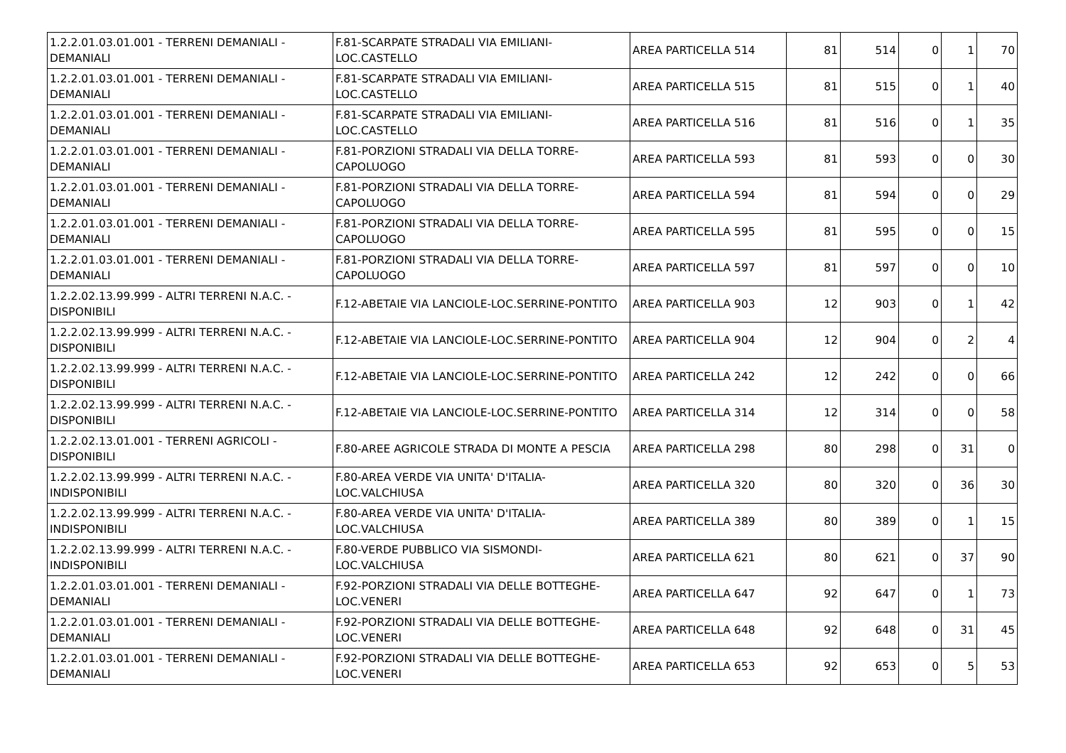| 1.2.2.01.03.01.001 - TERRENI DEMANIALI - DEMANIALI | F.81-SCARPATE STRADALI VIA EMILIANI-LOC.CASTELLO | AREA PARTICELLA 514 | 81 | 514 | 0 | 1 | 70 |
| 1.2.2.01.03.01.001 - TERRENI DEMANIALI - DEMANIALI | F.81-SCARPATE STRADALI VIA EMILIANI-LOC.CASTELLO | AREA PARTICELLA 515 | 81 | 515 | 0 | 1 | 40 |
| 1.2.2.01.03.01.001 - TERRENI DEMANIALI - DEMANIALI | F.81-SCARPATE STRADALI VIA EMILIANI-LOC.CASTELLO | AREA PARTICELLA 516 | 81 | 516 | 0 | 1 | 35 |
| 1.2.2.01.03.01.001 - TERRENI DEMANIALI - DEMANIALI | F.81-PORZIONI STRADALI VIA DELLA TORRE-CAPOLUOGO | AREA PARTICELLA 593 | 81 | 593 | 0 | 0 | 30 |
| 1.2.2.01.03.01.001 - TERRENI DEMANIALI - DEMANIALI | F.81-PORZIONI STRADALI VIA DELLA TORRE-CAPOLUOGO | AREA PARTICELLA 594 | 81 | 594 | 0 | 0 | 29 |
| 1.2.2.01.03.01.001 - TERRENI DEMANIALI - DEMANIALI | F.81-PORZIONI STRADALI VIA DELLA TORRE-CAPOLUOGO | AREA PARTICELLA 595 | 81 | 595 | 0 | 0 | 15 |
| 1.2.2.01.03.01.001 - TERRENI DEMANIALI - DEMANIALI | F.81-PORZIONI STRADALI VIA DELLA TORRE-CAPOLUOGO | AREA PARTICELLA 597 | 81 | 597 | 0 | 0 | 10 |
| 1.2.2.02.13.99.999 - ALTRI TERRENI N.A.C. - DISPONIBILI | F.12-ABETAIE VIA LANCIOLE-LOC.SERRINE-PONTITO | AREA PARTICELLA 903 | 12 | 903 | 0 | 1 | 42 |
| 1.2.2.02.13.99.999 - ALTRI TERRENI N.A.C. - DISPONIBILI | F.12-ABETAIE VIA LANCIOLE-LOC.SERRINE-PONTITO | AREA PARTICELLA 904 | 12 | 904 | 0 | 2 | 4 |
| 1.2.2.02.13.99.999 - ALTRI TERRENI N.A.C. - DISPONIBILI | F.12-ABETAIE VIA LANCIOLE-LOC.SERRINE-PONTITO | AREA PARTICELLA 242 | 12 | 242 | 0 | 0 | 66 |
| 1.2.2.02.13.99.999 - ALTRI TERRENI N.A.C. - DISPONIBILI | F.12-ABETAIE VIA LANCIOLE-LOC.SERRINE-PONTITO | AREA PARTICELLA 314 | 12 | 314 | 0 | 0 | 58 |
| 1.2.2.02.13.01.001 - TERRENI AGRICOLI - DISPONIBILI | F.80-AREE AGRICOLE STRADA DI MONTE A PESCIA | AREA PARTICELLA 298 | 80 | 298 | 0 | 31 | 0 |
| 1.2.2.02.13.99.999 - ALTRI TERRENI N.A.C. - INDISPONIBILI | F.80-AREA VERDE VIA UNITA' D'ITALIA-LOC.VALCHIUSA | AREA PARTICELLA 320 | 80 | 320 | 0 | 36 | 30 |
| 1.2.2.02.13.99.999 - ALTRI TERRENI N.A.C. - INDISPONIBILI | F.80-AREA VERDE VIA UNITA' D'ITALIA-LOC.VALCHIUSA | AREA PARTICELLA 389 | 80 | 389 | 0 | 1 | 15 |
| 1.2.2.02.13.99.999 - ALTRI TERRENI N.A.C. - INDISPONIBILI | F.80-VERDE PUBBLICO VIA SISMONDI-LOC.VALCHIUSA | AREA PARTICELLA 621 | 80 | 621 | 0 | 37 | 90 |
| 1.2.2.01.03.01.001 - TERRENI DEMANIALI - DEMANIALI | F.92-PORZIONI STRADALI VIA DELLE BOTTEGHE-LOC.VENERI | AREA PARTICELLA 647 | 92 | 647 | 0 | 1 | 73 |
| 1.2.2.01.03.01.001 - TERRENI DEMANIALI - DEMANIALI | F.92-PORZIONI STRADALI VIA DELLE BOTTEGHE-LOC.VENERI | AREA PARTICELLA 648 | 92 | 648 | 0 | 31 | 45 |
| 1.2.2.01.03.01.001 - TERRENI DEMANIALI - DEMANIALI | F.92-PORZIONI STRADALI VIA DELLE BOTTEGHE-LOC.VENERI | AREA PARTICELLA 653 | 92 | 653 | 0 | 5 | 53 |